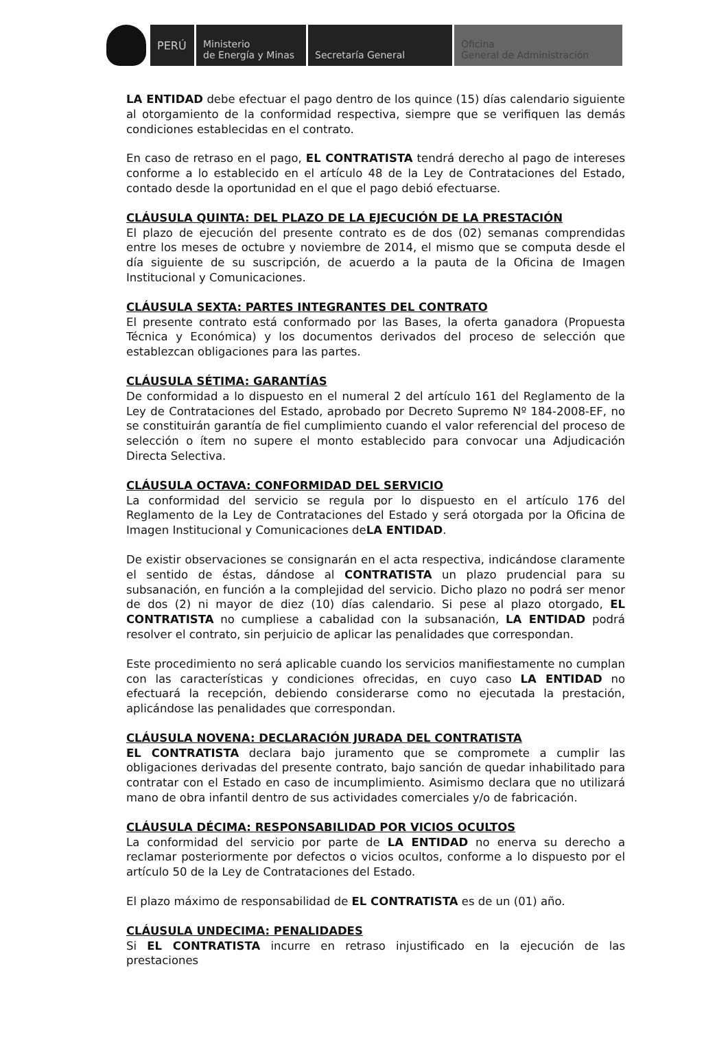PERÚ Ministerio
de Energía y Minas
Secretaría General Oficina
General de Administración
LA ENTIDAD debe efectuar el pago dentro de los quince (15) días calendario siguiente al otorgamiento de la conformidad respectiva, siempre que se verifiquen las demás condiciones establecidas en el contrato.
En caso de retraso en el pago, EL CONTRATISTA tendrá derecho al pago de intereses conforme a lo establecido en el artículo 48 de la Ley de Contrataciones del Estado, contado desde la oportunidad en el que el pago debió efectuarse.
CLÁUSULA QUINTA: DEL PLAZO DE LA EJECUCIÓN DE LA PRESTACIÓN
El plazo de ejecución del presente contrato es de dos (02) semanas comprendidas entre los meses de octubre y noviembre de 2014, el mismo que se computa desde el día siguiente de su suscripción, de acuerdo a la pauta de la Oficina de Imagen Institucional y Comunicaciones.
CLÁUSULA SEXTA: PARTES INTEGRANTES DEL CONTRATO
El presente contrato está conformado por las Bases, la oferta ganadora (Propuesta Técnica y Económica) y los documentos derivados del proceso de selección que establezcan obligaciones para las partes.
CLÁUSULA SÉTIMA: GARANTÍAS
De conformidad a lo dispuesto en el numeral 2 del artículo 161 del Reglamento de la Ley de Contrataciones del Estado, aprobado por Decreto Supremo Nº 184-2008-EF, no se constituirán garantía de fiel cumplimiento cuando el valor referencial del proceso de selección o ítem no supere el monto establecido para convocar una Adjudicación Directa Selectiva.
CLÁUSULA OCTAVA: CONFORMIDAD DEL SERVICIO
La conformidad del servicio se regula por lo dispuesto en el artículo 176 del Reglamento de la Ley de Contrataciones del Estado y será otorgada por la Oficina de Imagen Institucional y Comunicaciones deLA ENTIDAD.
De existir observaciones se consignarán en el acta respectiva, indicándose claramente el sentido de éstas, dándose al CONTRATISTA un plazo prudencial para su subsanación, en función a la complejidad del servicio. Dicho plazo no podrá ser menor de dos (2) ni mayor de diez (10) días calendario. Si pese al plazo otorgado, EL CONTRATISTA no cumpliese a cabalidad con la subsanación, LA ENTIDAD podrá resolver el contrato, sin perjuicio de aplicar las penalidades que correspondan.
Este procedimiento no será aplicable cuando los servicios manifiestamente no cumplan con las características y condiciones ofrecidas, en cuyo caso LA ENTIDAD no efectuará la recepción, debiendo considerarse como no ejecutada la prestación, aplicándose las penalidades que correspondan.
CLÁUSULA NOVENA: DECLARACIÓN JURADA DEL CONTRATISTA
EL CONTRATISTA declara bajo juramento que se compromete a cumplir las obligaciones derivadas del presente contrato, bajo sanción de quedar inhabilitado para contratar con el Estado en caso de incumplimiento. Asimismo declara que no utilizará mano de obra infantil dentro de sus actividades comerciales y/o de fabricación.
CLÁUSULA DÉCIMA: RESPONSABILIDAD POR VICIOS OCULTOS
La conformidad del servicio por parte de LA ENTIDAD no enerva su derecho a reclamar posteriormente por defectos o vicios ocultos, conforme a lo dispuesto por el artículo 50 de la Ley de Contrataciones del Estado.
El plazo máximo de responsabilidad de EL CONTRATISTA es de un (01) año.
CLÁUSULA UNDECIMA: PENALIDADES
Si EL CONTRATISTA incurre en retraso injustificado en la ejecución de las prestaciones